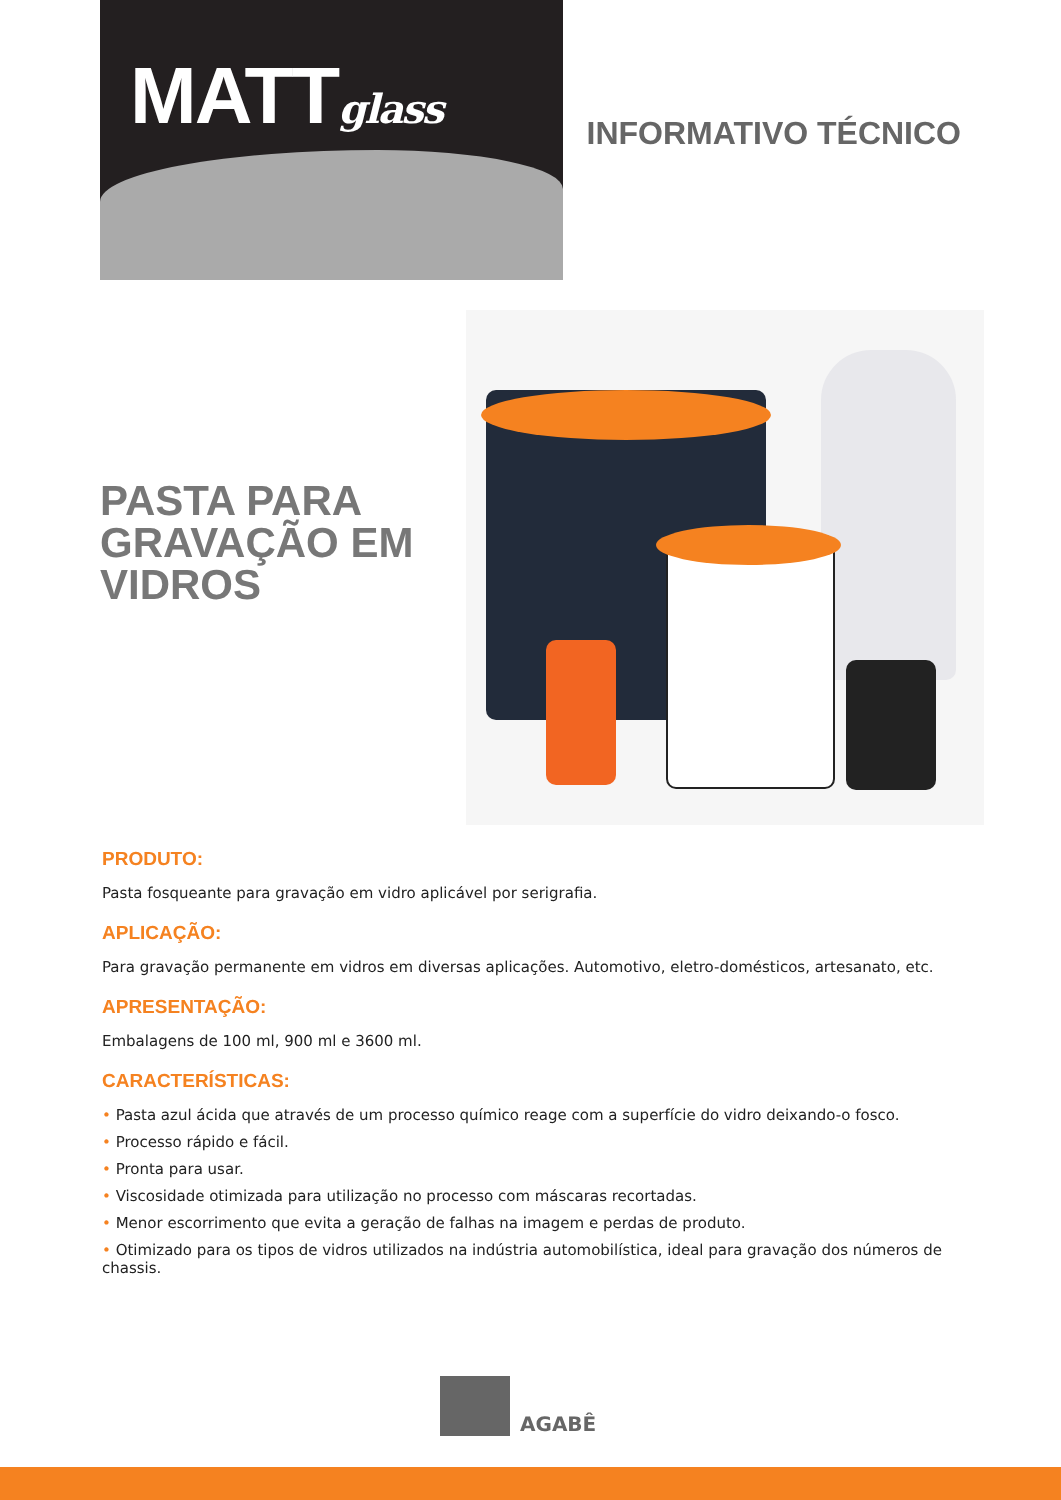MATTglass
INFORMATIVO TÉCNICO
PASTA PARA GRAVAÇÃO EM VIDROS
PRODUTO:
Pasta fosqueante para gravação em vidro aplicável por serigrafia.
APLICAÇÃO:
Para gravação permanente em vidros em diversas aplicações. Automotivo, eletro-domésticos, artesanato, etc.
APRESENTAÇÃO:
Embalagens de 100 ml, 900 ml e 3600 ml.
CARACTERÍSTICAS:
• Pasta azul ácida que através de um processo químico reage com a superfície do vidro deixando-o fosco.
• Processo rápido e fácil.
• Pronta para usar.
• Viscosidade otimizada para utilização no processo com máscaras recortadas.
• Menor escorrimento que evita a geração de falhas na imagem e perdas de produto.
• Otimizado para os tipos de vidros utilizados na indústria automobilística, ideal para gravação dos números de chassis.
AGABÊ